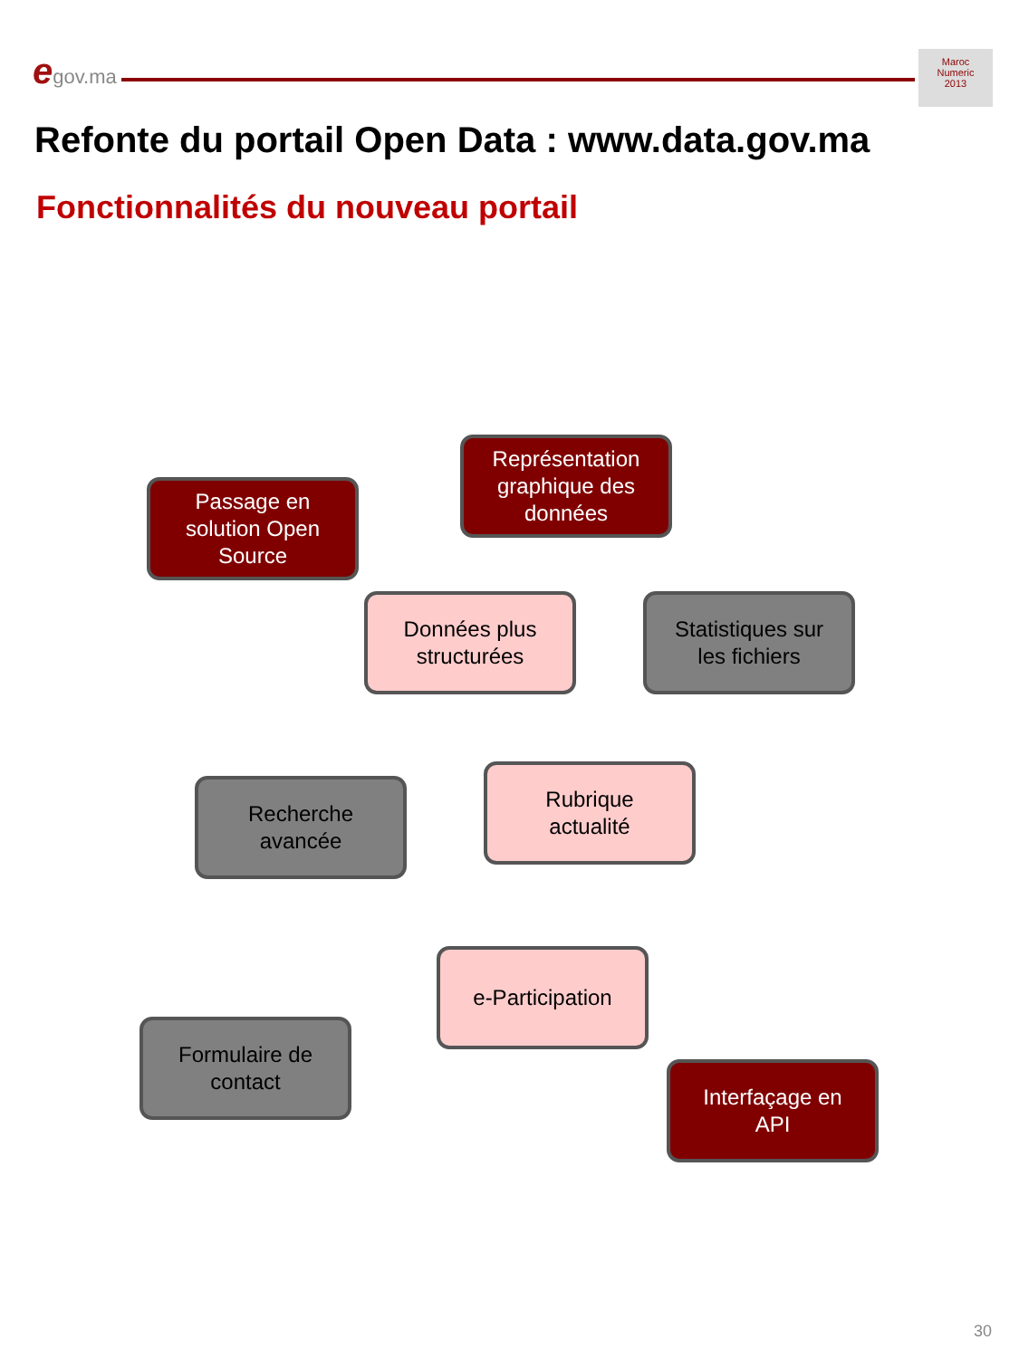egov.ma
Maroc
Numeric
2013
Refonte du portail Open Data : www.data.gov.ma
Fonctionnalités du nouveau portail
Passage en
solution Open
Source
Représentation
graphique des
données
Données plus
structurées
Statistiques sur
les fichiers
Recherche
avancée
Rubrique
actualité
e-Participation
Formulaire de
contact
Interfaçage en
API
30